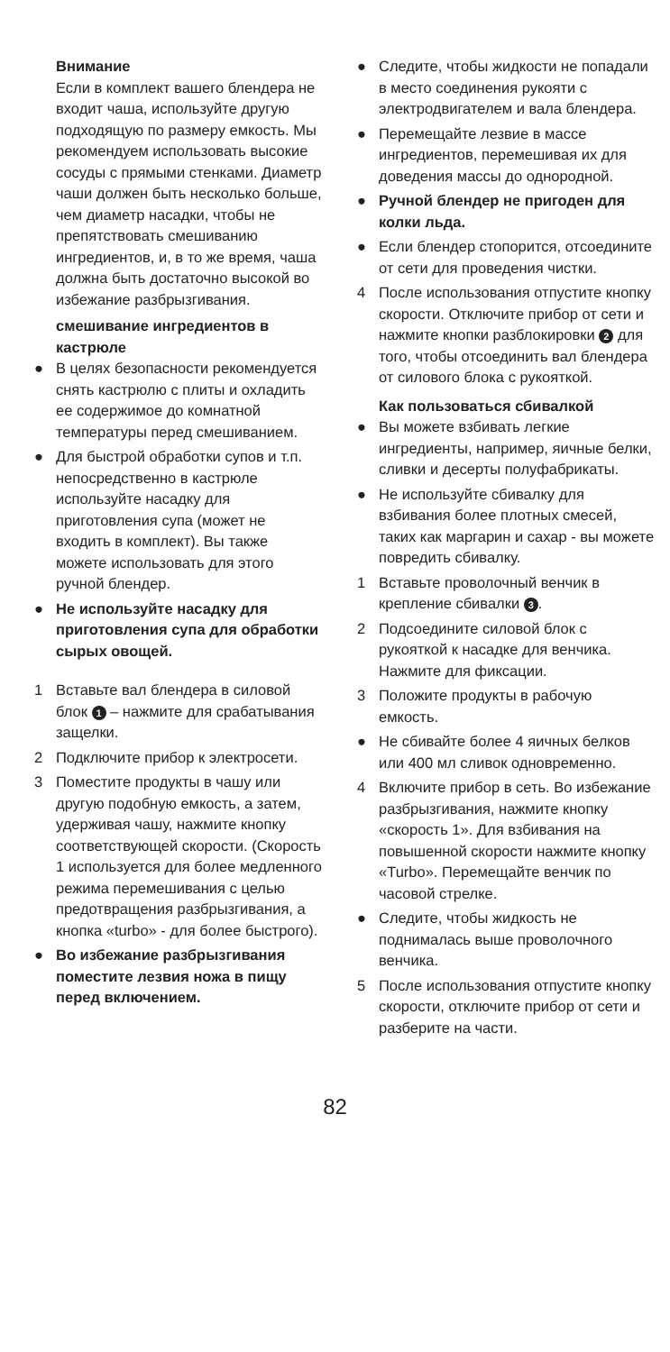Внимание
Если в комплект вашего блендера не входит чаша, используйте другую подходящую по размеру емкость. Мы рекомендуем использовать высокие сосуды с прямыми стенками. Диаметр чаши должен быть несколько больше, чем диаметр насадки, чтобы не препятствовать смешиванию ингредиентов, и, в то же время, чаша должна быть достаточно высокой во избежание разбрызгивания.
смешивание ингредиентов в кастрюле
● В целях безопасности рекомендуется снять кастрюлю с плиты и охладить ее содержимое до комнатной температуры перед смешиванием.
● Для быстрой обработки супов и т.п. непосредственно в кастрюле используйте насадку для приготовления супа (может не входить в комплект). Вы также можете использовать для этого ручной блендер.
● Не используйте насадку для приготовления супа для обработки сырых овощей.
1 Вставьте вал блендера в силовой блок 1 – нажмите для срабатывания защелки.
2 Подключите прибор к электросети.
3 Поместите продукты в чашу или другую подобную емкость, а затем, удерживая чашу, нажмите кнопку соответствующей скорости. (Скорость 1 используется для более медленного режима перемешивания с целью предотвращения разбрызгивания, а кнопка «turbo» - для более быстрого).
● Во избежание разбрызгивания поместите лезвия ножа в пищу перед включением.
● Следите, чтобы жидкости не попадали в место соединения рукояти с электродвигателем и вала блендера.
● Перемещайте лезвие в массе ингредиентов, перемешивая их для доведения массы до однородной.
● Ручной блендер не пригоден для колки льда.
● Если блендер стопорится, отсоедините от сети для проведения чистки.
4 После использования отпустите кнопку скорости. Отключите прибор от сети и нажмите кнопки разблокировки 2 для того, чтобы отсоединить вал блендера от силового блока с рукояткой.
Как пользоваться сбивалкой
● Вы можете взбивать легкие ингредиенты, например, яичные белки, сливки и десерты полуфабрикаты.
● Не используйте сбивалку для взбивания более плотных смесей, таких как маргарин и сахар - вы можете повредить сбивалку.
1 Вставьте проволочный венчик в крепление сбивалки 3.
2 Подсоедините силовой блок с рукояткой к насадке для венчика. Нажмите для фиксации.
3 Положите продукты в рабочую емкость.
● Не сбивайте более 4 яичных белков или 400 мл сливок одновременно.
4 Включите прибор в сеть. Во избежание разбрызгивания, нажмите кнопку «скорость 1». Для взбивания на повышенной скорости нажмите кнопку «Turbo». Перемещайте венчик по часовой стрелке.
● Следите, чтобы жидкость не поднималась выше проволочного венчика.
5 После использования отпустите кнопку скорости, отключите прибор от сети и разберите на части.
82